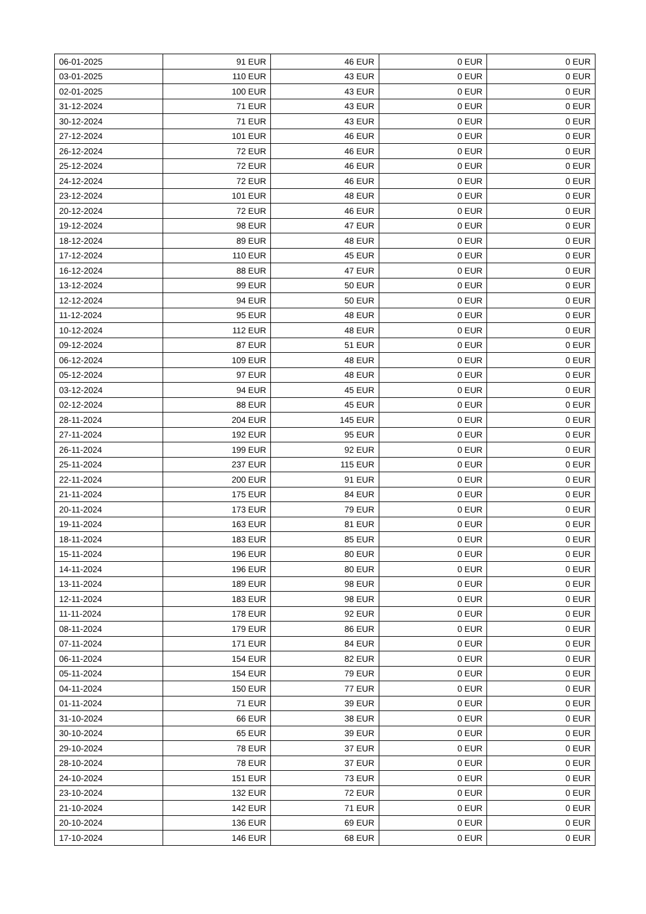| 06-01-2025 | 91 EUR | 46 EUR | 0 EUR | 0 EUR |
| 03-01-2025 | 110 EUR | 43 EUR | 0 EUR | 0 EUR |
| 02-01-2025 | 100 EUR | 43 EUR | 0 EUR | 0 EUR |
| 31-12-2024 | 71 EUR | 43 EUR | 0 EUR | 0 EUR |
| 30-12-2024 | 71 EUR | 43 EUR | 0 EUR | 0 EUR |
| 27-12-2024 | 101 EUR | 46 EUR | 0 EUR | 0 EUR |
| 26-12-2024 | 72 EUR | 46 EUR | 0 EUR | 0 EUR |
| 25-12-2024 | 72 EUR | 46 EUR | 0 EUR | 0 EUR |
| 24-12-2024 | 72 EUR | 46 EUR | 0 EUR | 0 EUR |
| 23-12-2024 | 101 EUR | 48 EUR | 0 EUR | 0 EUR |
| 20-12-2024 | 72 EUR | 46 EUR | 0 EUR | 0 EUR |
| 19-12-2024 | 98 EUR | 47 EUR | 0 EUR | 0 EUR |
| 18-12-2024 | 89 EUR | 48 EUR | 0 EUR | 0 EUR |
| 17-12-2024 | 110 EUR | 45 EUR | 0 EUR | 0 EUR |
| 16-12-2024 | 88 EUR | 47 EUR | 0 EUR | 0 EUR |
| 13-12-2024 | 99 EUR | 50 EUR | 0 EUR | 0 EUR |
| 12-12-2024 | 94 EUR | 50 EUR | 0 EUR | 0 EUR |
| 11-12-2024 | 95 EUR | 48 EUR | 0 EUR | 0 EUR |
| 10-12-2024 | 112 EUR | 48 EUR | 0 EUR | 0 EUR |
| 09-12-2024 | 87 EUR | 51 EUR | 0 EUR | 0 EUR |
| 06-12-2024 | 109 EUR | 48 EUR | 0 EUR | 0 EUR |
| 05-12-2024 | 97 EUR | 48 EUR | 0 EUR | 0 EUR |
| 03-12-2024 | 94 EUR | 45 EUR | 0 EUR | 0 EUR |
| 02-12-2024 | 88 EUR | 45 EUR | 0 EUR | 0 EUR |
| 28-11-2024 | 204 EUR | 145 EUR | 0 EUR | 0 EUR |
| 27-11-2024 | 192 EUR | 95 EUR | 0 EUR | 0 EUR |
| 26-11-2024 | 199 EUR | 92 EUR | 0 EUR | 0 EUR |
| 25-11-2024 | 237 EUR | 115 EUR | 0 EUR | 0 EUR |
| 22-11-2024 | 200 EUR | 91 EUR | 0 EUR | 0 EUR |
| 21-11-2024 | 175 EUR | 84 EUR | 0 EUR | 0 EUR |
| 20-11-2024 | 173 EUR | 79 EUR | 0 EUR | 0 EUR |
| 19-11-2024 | 163 EUR | 81 EUR | 0 EUR | 0 EUR |
| 18-11-2024 | 183 EUR | 85 EUR | 0 EUR | 0 EUR |
| 15-11-2024 | 196 EUR | 80 EUR | 0 EUR | 0 EUR |
| 14-11-2024 | 196 EUR | 80 EUR | 0 EUR | 0 EUR |
| 13-11-2024 | 189 EUR | 98 EUR | 0 EUR | 0 EUR |
| 12-11-2024 | 183 EUR | 98 EUR | 0 EUR | 0 EUR |
| 11-11-2024 | 178 EUR | 92 EUR | 0 EUR | 0 EUR |
| 08-11-2024 | 179 EUR | 86 EUR | 0 EUR | 0 EUR |
| 07-11-2024 | 171 EUR | 84 EUR | 0 EUR | 0 EUR |
| 06-11-2024 | 154 EUR | 82 EUR | 0 EUR | 0 EUR |
| 05-11-2024 | 154 EUR | 79 EUR | 0 EUR | 0 EUR |
| 04-11-2024 | 150 EUR | 77 EUR | 0 EUR | 0 EUR |
| 01-11-2024 | 71 EUR | 39 EUR | 0 EUR | 0 EUR |
| 31-10-2024 | 66 EUR | 38 EUR | 0 EUR | 0 EUR |
| 30-10-2024 | 65 EUR | 39 EUR | 0 EUR | 0 EUR |
| 29-10-2024 | 78 EUR | 37 EUR | 0 EUR | 0 EUR |
| 28-10-2024 | 78 EUR | 37 EUR | 0 EUR | 0 EUR |
| 24-10-2024 | 151 EUR | 73 EUR | 0 EUR | 0 EUR |
| 23-10-2024 | 132 EUR | 72 EUR | 0 EUR | 0 EUR |
| 21-10-2024 | 142 EUR | 71 EUR | 0 EUR | 0 EUR |
| 20-10-2024 | 136 EUR | 69 EUR | 0 EUR | 0 EUR |
| 17-10-2024 | 146 EUR | 68 EUR | 0 EUR | 0 EUR |